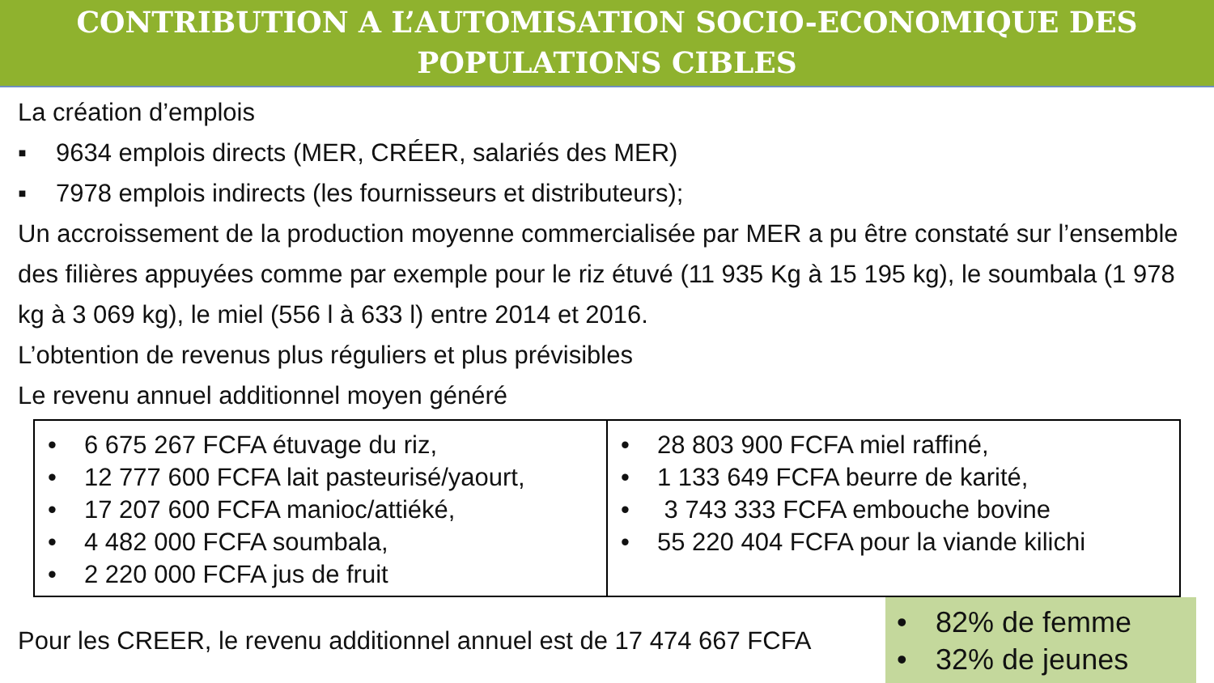CONTRIBUTION A L’AUTOMISATION SOCIO-ECONOMIQUE DES
POPULATIONS CIBLES
La création d’emplois
▪ 9634 emplois directs (MER, CRÉER, salariés des MER)
▪ 7978 emplois indirects (les fournisseurs et distributeurs);
Un accroissement de la production moyenne commercialisée par MER a pu être constaté sur l’ensemble des filières appuyées comme par exemple pour le riz étuvé (11 935 Kg à 15 195 kg), le soumbala (1 978 kg à 3 069 kg), le miel (556 l à 633 l) entre 2014 et 2016.
L’obtention de revenus plus réguliers et plus prévisibles
Le revenu annuel additionnel moyen généré
| • 6 675 267 FCFA étuvage du riz, • 12 777 600 FCFA lait pasteurisé/yaourt, • 17 207 600 FCFA manioc/attiéké, • 4 482 000 FCFA soumbala, • 2 220 000 FCFA jus de fruit | • 28 803 900 FCFA miel raffiné, • 1 133 649 FCFA beurre de karité, • 3 743 333 FCFA embouche bovine • 55 220 404 FCFA pour la viande kilichi |
Pour les CREER, le revenu additionnel annuel est de 17 474 667 FCFA
• 82% de femme
• 32% de jeunes